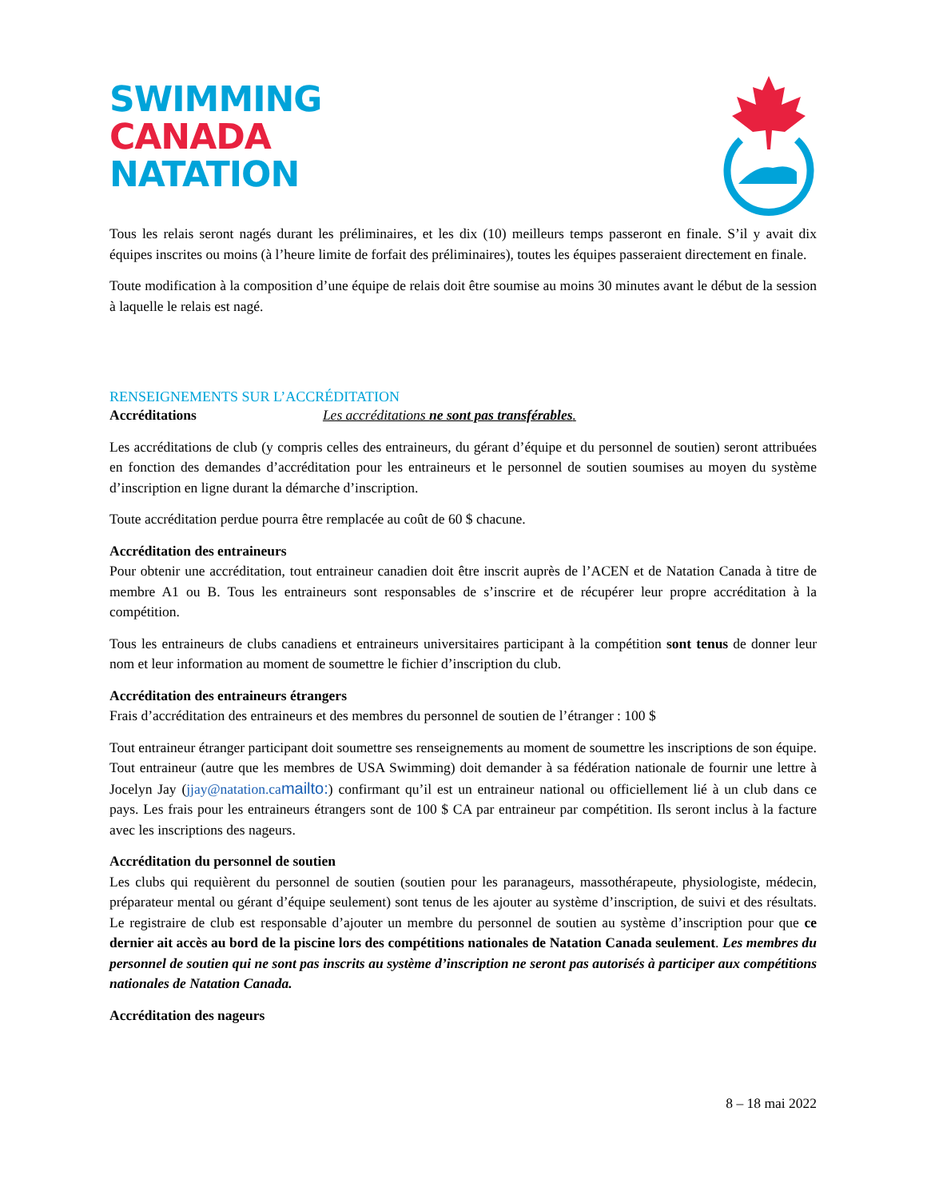SWIMMING
CANADA
NATATION
Tous les relais seront nagés durant les préliminaires, et les dix (10) meilleurs temps passeront en finale. S’il y avait dix équipes inscrites ou moins (à l’heure limite de forfait des préliminaires), toutes les équipes passeraient directement en finale.
Toute modification à la composition d’une équipe de relais doit être soumise au moins 30 minutes avant le début de la session à laquelle le relais est nagé.
RENSEIGNEMENTS SUR L’ACCRÉDITATION
Accréditations Les accréditations ne sont pas transférables.
Les accréditations de club (y compris celles des entraineurs, du gérant d’équipe et du personnel de soutien) seront attribuées en fonction des demandes d’accréditation pour les entraineurs et le personnel de soutien soumises au moyen du système d’inscription en ligne durant la démarche d’inscription.
Toute accréditation perdue pourra être remplacée au coût de 60 $ chacune.
Accréditation des entraineurs
Pour obtenir une accréditation, tout entraineur canadien doit être inscrit auprès de l’ACEN et de Natation Canada à titre de membre A1 ou B. Tous les entraineurs sont responsables de s’inscrire et de récupérer leur propre accréditation à la compétition.
Tous les entraineurs de clubs canadiens et entraineurs universitaires participant à la compétition sont tenus de donner leur nom et leur information au moment de soumettre le fichier d’inscription du club.
Accréditation des entraineurs étrangers
Frais d’accréditation des entraineurs et des membres du personnel de soutien de l’étranger : 100 $
Tout entraineur étranger participant doit soumettre ses renseignements au moment de soumettre les inscriptions de son équipe. Tout entraineur (autre que les membres de USA Swimming) doit demander à sa fédération nationale de fournir une lettre à Jocelyn Jay (jjay@natation.ca mailto:) confirmant qu’il est un entraineur national ou officiellement lié à un club dans ce pays. Les frais pour les entraineurs étrangers sont de 100 $ CA par entraineur par compétition. Ils seront inclus à la facture avec les inscriptions des nageurs.
Accréditation du personnel de soutien
Les clubs qui requièrent du personnel de soutien (soutien pour les paranageurs, massothérapeute, physiologiste, médecin, préparateur mental ou gérant d’équipe seulement) sont tenus de les ajouter au système d’inscription, de suivi et des résultats. Le registraire de club est responsable d’ajouter un membre du personnel de soutien au système d’inscription pour que ce dernier ait accès au bord de la piscine lors des compétitions nationales de Natation Canada seulement. Les membres du personnel de soutien qui ne sont pas inscrits au système d’inscription ne seront pas autorisés à participer aux compétitions nationales de Natation Canada.
Accréditation des nageurs
8 – 18 mai 2022